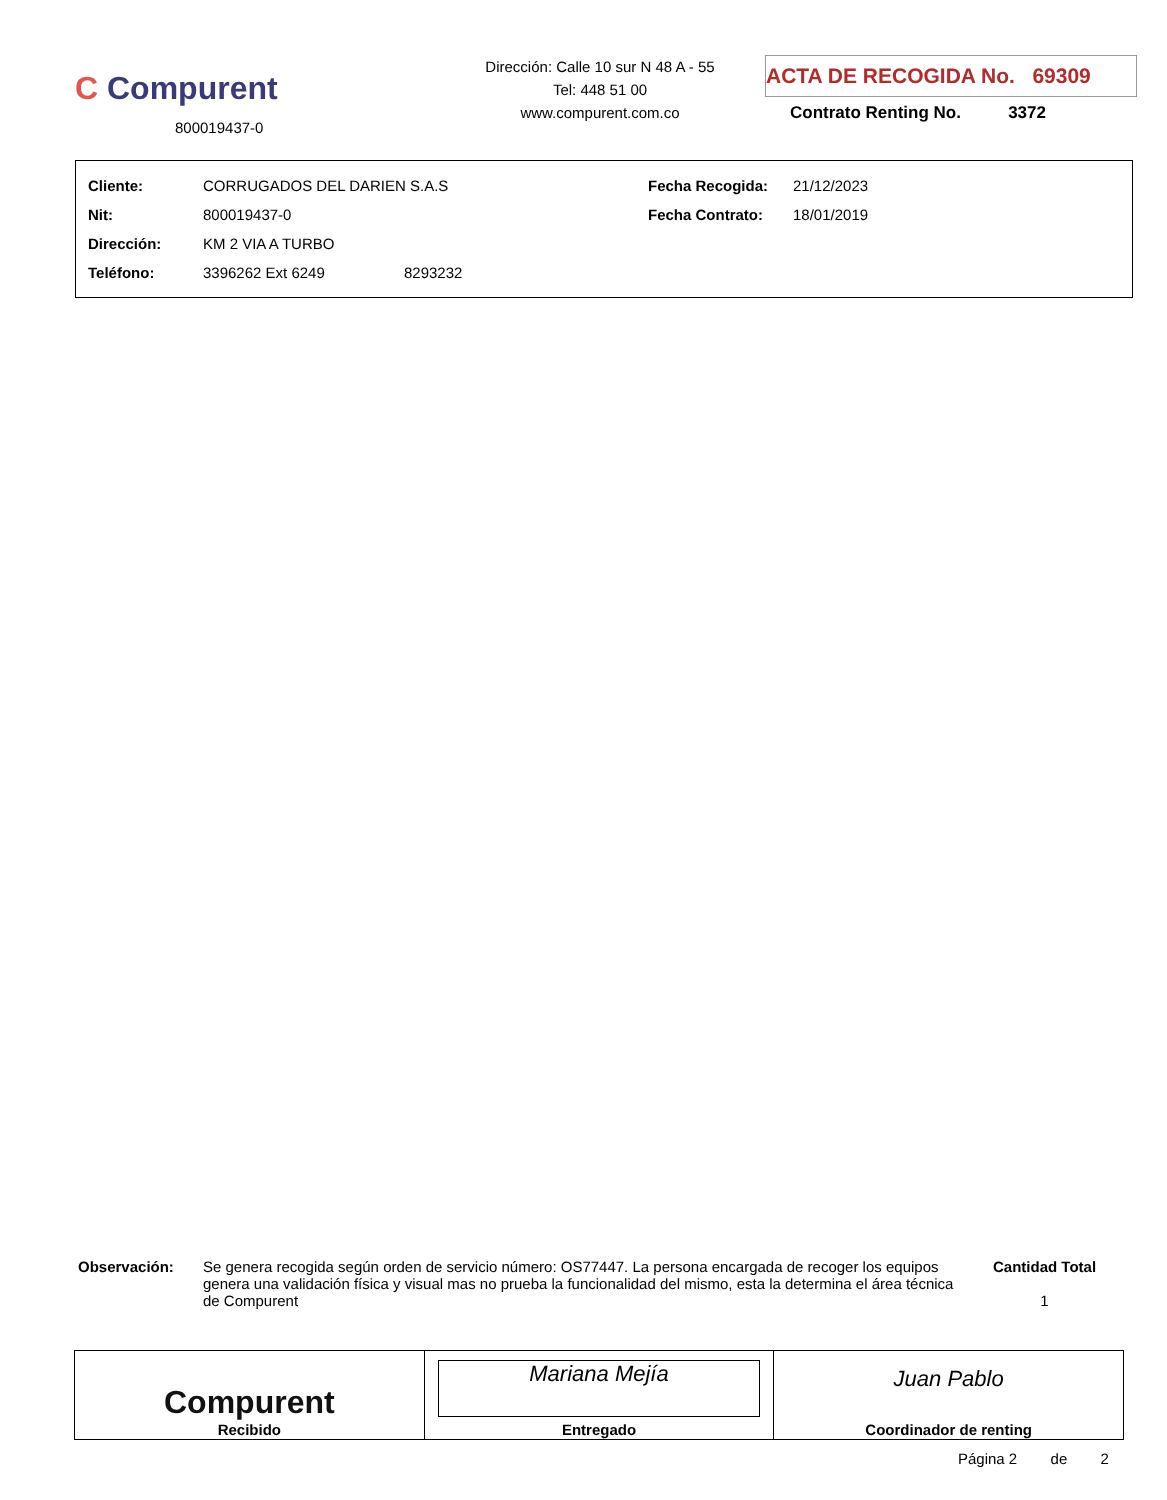C Compurent
800019437-0
Dirección: Calle 10 sur N 48 A - 55
Tel: 448 51 00
www.compurent.com.co
ACTA DE RECOGIDA No. 69309
Contrato Renting No. 3372
| Cliente: | CORRUGADOS DEL DARIEN S.A.S | Fecha Recogida: | 21/12/2023 |
| Nit: | 800019437-0 | Fecha Contrato: | 18/01/2019 |
| Dirección: | KM 2 VIA A TURBO | | |
| Teléfono: | 3396262 Ext 6249 8293232 | | |
Observación:
Se genera recogida según orden de servicio número: OS77447. La persona encargada de recoger los equipos genera una validación física y visual mas no prueba la funcionalidad del mismo, esta la determina el área técnica de Compurent
Cantidad Total
1
| Compurent Recibido | Mariana Mejía Entregado | Juan Pablo Coordinador de renting |
Página 2 de 2